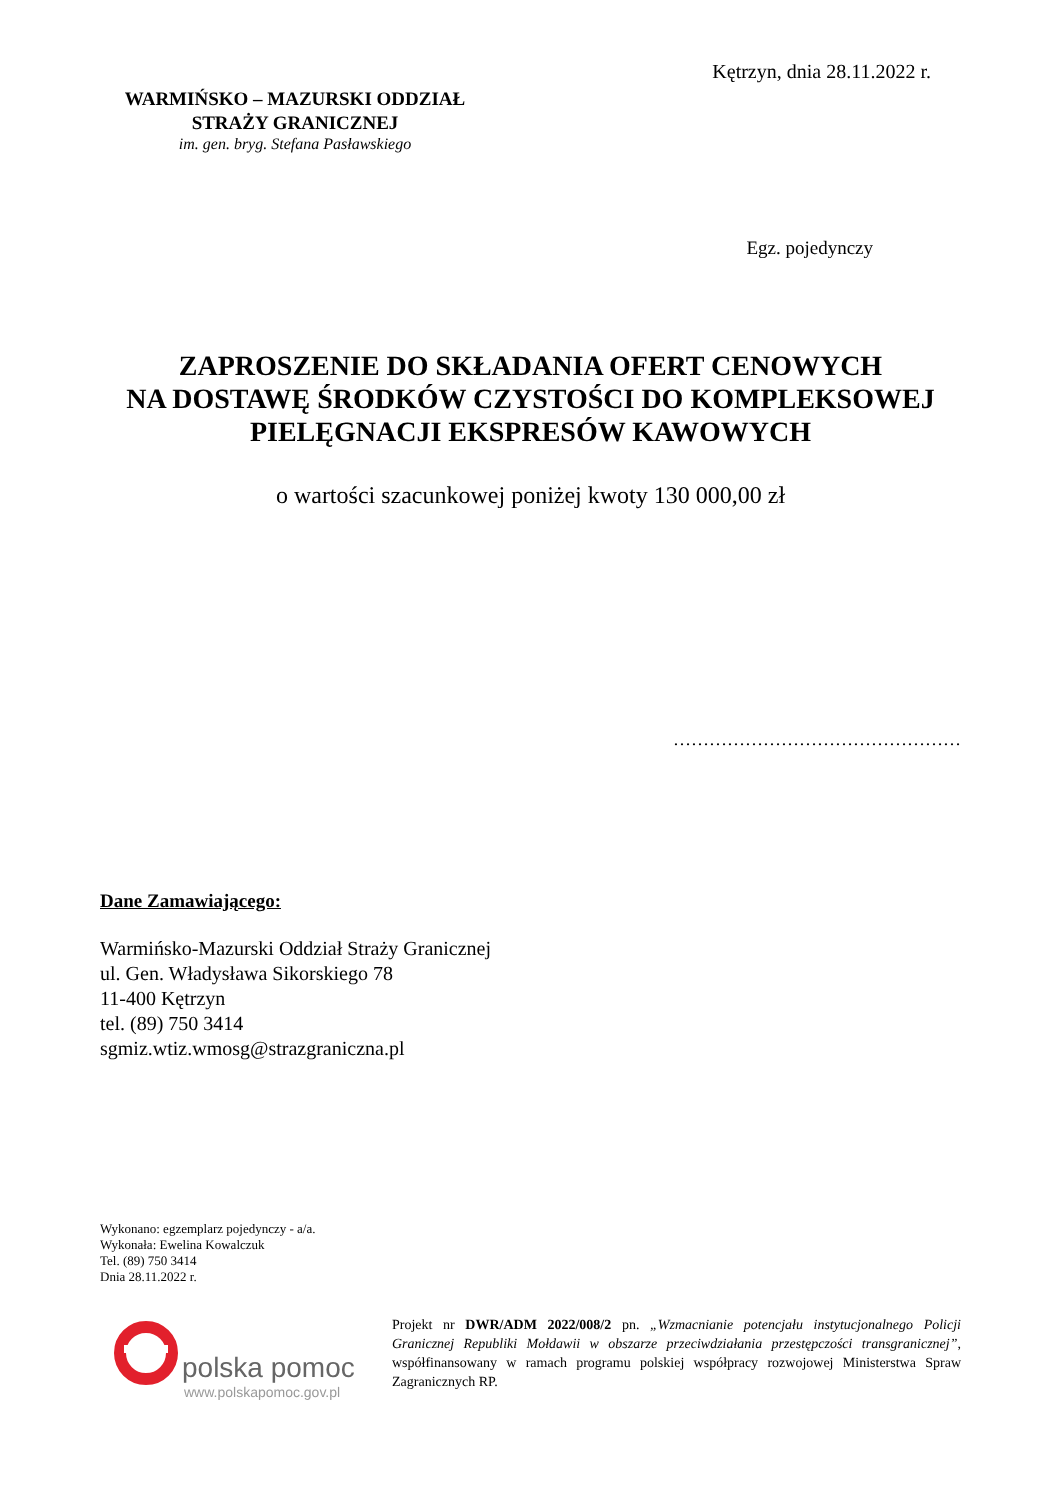Kętrzyn, dnia 28.11.2022 r.
WARMIŃSKO – MAZURSKI ODDZIAŁ
STRAŻY GRANICZNEJ
im. gen. bryg. Stefana Pasławskiego
Egz. pojedynczy
ZAPROSZENIE DO SKŁADANIA OFERT CENOWYCH
NA DOSTAWĘ ŚRODKÓW CZYSTOŚCI DO KOMPLEKSOWEJ
PIELĘGNACJI EKSPRESÓW KAWOWYCH
o wartości szacunkowej poniżej kwoty 130 000,00 zł
…………………………………………
Dane Zamawiającego:
Warmińsko-Mazurski Oddział Straży Granicznej
ul. Gen. Władysława Sikorskiego 78
11-400 Kętrzyn
tel. (89) 750 3414
sgmiz.wtiz.wmosg@strazgraniczna.pl
Wykonano: egzemplarz pojedynczy - a/a.
Wykonała: Ewelina Kowalczuk
Tel. (89) 750 3414
Dnia 28.11.2022 r.
polska pomoc
www.polskapomoc.gov.pl
Projekt nr DWR/ADM 2022/008/2 pn. „Wzmacnianie potencjału instytucjonalnego Policji Granicznej Republiki Mołdawii w obszarze przeciwdziałania przestępczości transgranicznej”, współfinansowany w ramach programu polskiej współpracy rozwojowej Ministerstwa Spraw Zagranicznych RP.